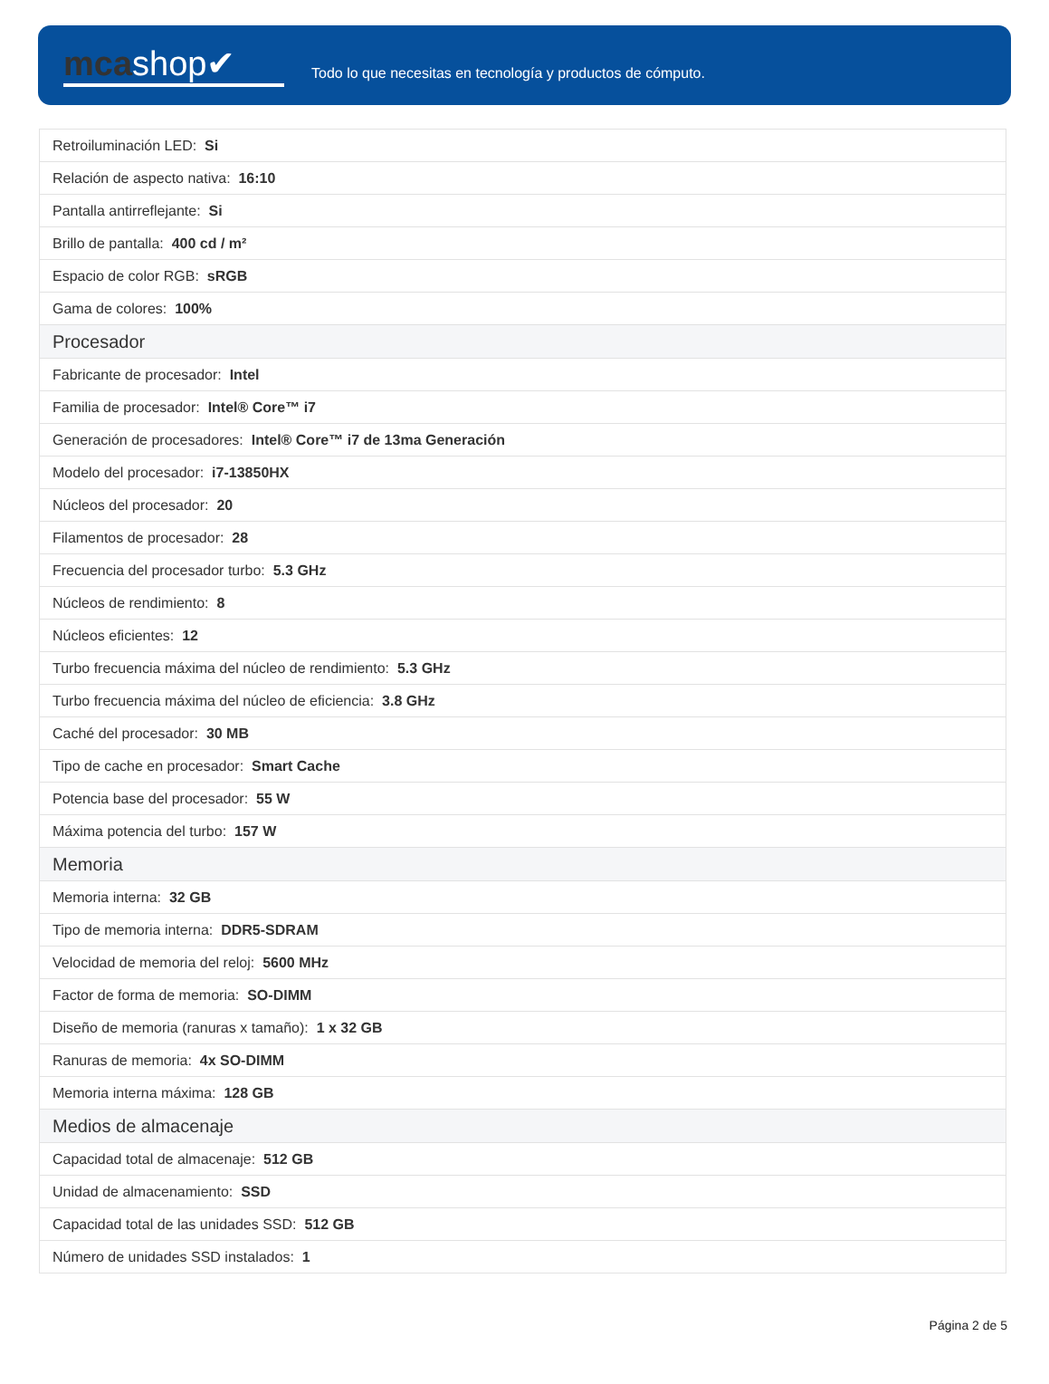mcashop✔
Todo lo que necesitas en tecnología y productos de cómputo.
| Retroiluminación LED: Si |
| Relación de aspecto nativa: 16:10 |
| Pantalla antirreflejante: Si |
| Brillo de pantalla: 400 cd / m² |
| Espacio de color RGB: sRGB |
| Gama de colores: 100% |
| Procesador |
| Fabricante de procesador: Intel |
| Familia de procesador: Intel® Core™ i7 |
| Generación de procesadores: Intel® Core™ i7 de 13ma Generación |
| Modelo del procesador: i7-13850HX |
| Núcleos del procesador: 20 |
| Filamentos de procesador: 28 |
| Frecuencia del procesador turbo: 5.3 GHz |
| Núcleos de rendimiento: 8 |
| Núcleos eficientes: 12 |
| Turbo frecuencia máxima del núcleo de rendimiento: 5.3 GHz |
| Turbo frecuencia máxima del núcleo de eficiencia: 3.8 GHz |
| Caché del procesador: 30 MB |
| Tipo de cache en procesador: Smart Cache |
| Potencia base del procesador: 55 W |
| Máxima potencia del turbo: 157 W |
| Memoria |
| Memoria interna: 32 GB |
| Tipo de memoria interna: DDR5-SDRAM |
| Velocidad de memoria del reloj: 5600 MHz |
| Factor de forma de memoria: SO-DIMM |
| Diseño de memoria (ranuras x tamaño): 1 x 32 GB |
| Ranuras de memoria: 4x SO-DIMM |
| Memoria interna máxima: 128 GB |
| Medios de almacenaje |
| Capacidad total de almacenaje: 512 GB |
| Unidad de almacenamiento: SSD |
| Capacidad total de las unidades SSD: 512 GB |
| Número de unidades SSD instalados: 1 |
Página 2 de 5